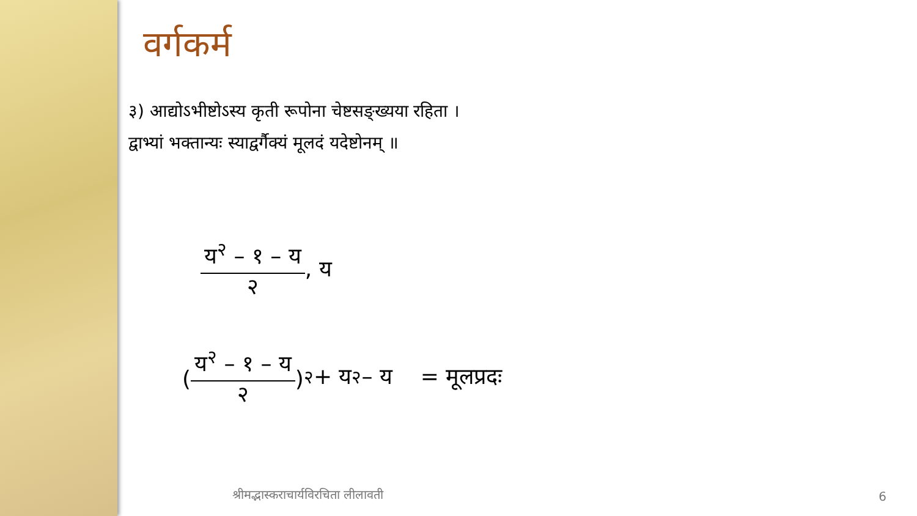वर्गकर्म
३) आद्योऽभीष्टोऽस्य कृती रूपोना चेष्टसङ्ख्यया रहिता ।
द्वाभ्यां भक्तान्यः स्याद्वर्गैक्यं मूलदं यदेष्टोनम् ॥
य<sup>२</sup> – १ – य २ , य
( य<sup>२</sup> – १ – य २ )<sup>२</sup> + य<sup>२</sup> – य = मूलप्रदः
श्रीमद्भास्कराचार्यविरचिता लीलावती
6